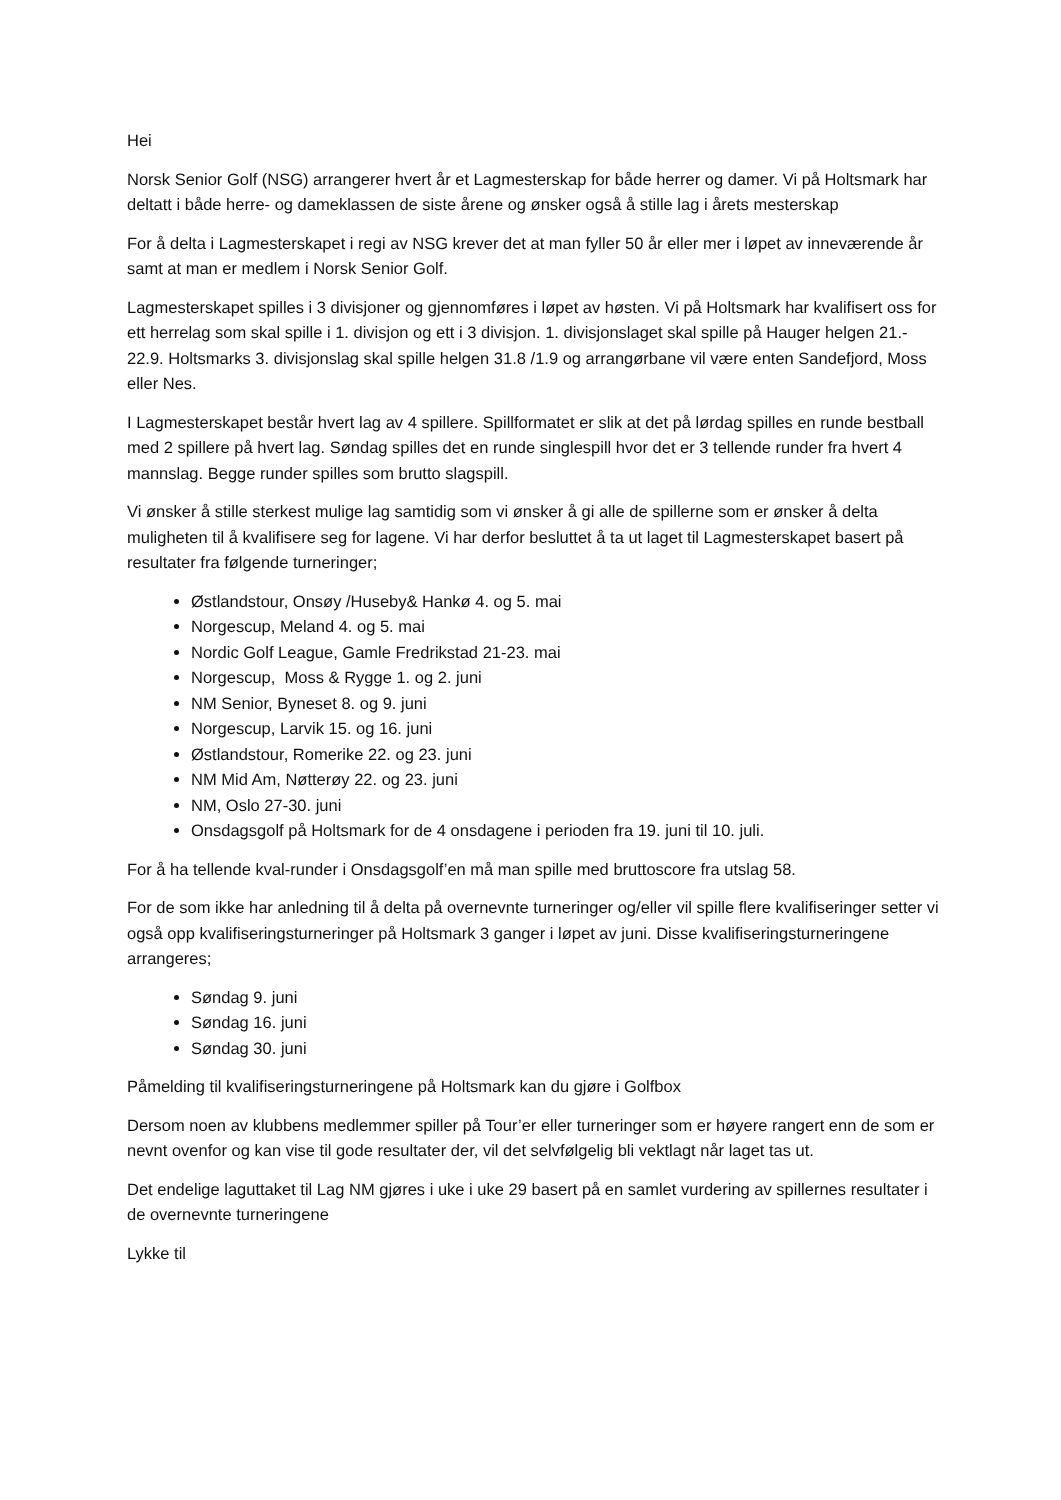Hei
Norsk Senior Golf (NSG) arrangerer hvert år et Lagmesterskap for både herrer og damer. Vi på Holtsmark har deltatt i både herre- og dameklassen de siste årene og ønsker også å stille lag i årets mesterskap
For å delta i Lagmesterskapet i regi av NSG krever det at man fyller 50 år eller mer i løpet av inneværende år samt at man er medlem i Norsk Senior Golf.
Lagmesterskapet spilles i 3 divisjoner og gjennomføres i løpet av høsten. Vi på Holtsmark har kvalifisert oss for ett herrelag som skal spille i 1. divisjon og ett i 3 divisjon. 1. divisjonslaget skal spille på Hauger helgen 21.- 22.9. Holtsmarks 3. divisjonslag skal spille helgen 31.8 /1.9 og arrangørbane vil være enten Sandefjord, Moss eller Nes.
I Lagmesterskapet består hvert lag av 4 spillere. Spillformatet er slik at det på lørdag spilles en runde bestball med 2 spillere på hvert lag. Søndag spilles det en runde singlespill hvor det er 3 tellende runder fra hvert 4 mannslag. Begge runder spilles som brutto slagspill.
Vi ønsker å stille sterkest mulige lag samtidig som vi ønsker å gi alle de spillerne som er ønsker å delta muligheten til å kvalifisere seg for lagene. Vi har derfor besluttet å ta ut laget til Lagmesterskapet basert på resultater fra følgende turneringer;
Østlandstour, Onsøy /Huseby& Hankø 4. og 5. mai
Norgescup, Meland 4. og 5. mai
Nordic Golf League, Gamle Fredrikstad 21-23. mai
Norgescup, Moss & Rygge 1. og 2. juni
NM Senior, Byneset 8. og 9. juni
Norgescup, Larvik 15. og 16. juni
Østlandstour, Romerike 22. og 23. juni
NM Mid Am, Nøtterøy 22. og 23. juni
NM, Oslo 27-30. juni
Onsdagsgolf på Holtsmark for de 4 onsdagene i perioden fra 19. juni til 10. juli.
For å ha tellende kval-runder i Onsdagsgolf’en må man spille med bruttoscore fra utslag 58.
For de som ikke har anledning til å delta på overnevnte turneringer og/eller vil spille flere kvalifiseringer setter vi også opp kvalifiseringsturneringer på Holtsmark 3 ganger i løpet av juni. Disse kvalifiseringsturneringene arrangeres;
Søndag 9. juni
Søndag 16. juni
Søndag 30. juni
Påmelding til kvalifiseringsturneringene på Holtsmark kan du gjøre i Golfbox
Dersom noen av klubbens medlemmer spiller på Tour’er eller turneringer som er høyere rangert enn de som er nevnt ovenfor og kan vise til gode resultater der, vil det selvfølgelig bli vektlagt når laget tas ut.
Det endelige laguttaket til Lag NM gjøres i uke i uke 29 basert på en samlet vurdering av spillernes resultater i de overnevnte turneringene
Lykke til